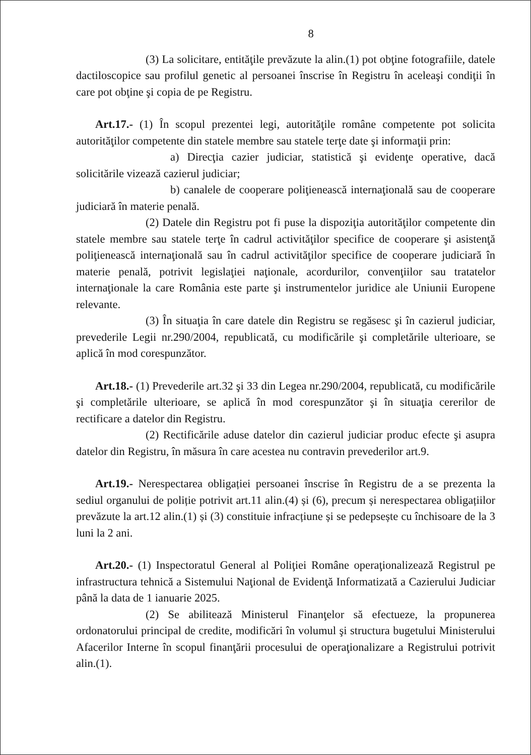8
(3) La solicitare, entităţile prevăzute la alin.(1) pot obţine fotografiile, datele dactiloscopice sau profilul genetic al persoanei înscrise în Registru în aceleaşi condiţii în care pot obţine şi copia de pe Registru.
Art.17.- (1) În scopul prezentei legi, autorităţile române competente pot solicita autorităţilor competente din statele membre sau statele terţe date şi informaţii prin:
a) Direcţia cazier judiciar, statistică şi evidenţe operative, dacă solicitările vizează cazierul judiciar;
b) canalele de cooperare poliţienească internaţională sau de cooperare judiciară în materie penală.
(2) Datele din Registru pot fi puse la dispoziţia autorităţilor competente din statele membre sau statele terţe în cadrul activităţilor specifice de cooperare şi asistenţă poliţienească internaţională sau în cadrul activităţilor specifice de cooperare judiciară în materie penală, potrivit legislaţiei naţionale, acordurilor, convenţiilor sau tratatelor internaţionale la care România este parte şi instrumentelor juridice ale Uniunii Europene relevante.
(3) În situaţia în care datele din Registru se regăsesc şi în cazierul judiciar, prevederile Legii nr.290/2004, republicată, cu modificările şi completările ulterioare, se aplică în mod corespunzător.
Art.18.- (1) Prevederile art.32 şi 33 din Legea nr.290/2004, republicată, cu modificările şi completările ulterioare, se aplică în mod corespunzător şi în situaţia cererilor de rectificare a datelor din Registru.
(2) Rectificările aduse datelor din cazierul judiciar produc efecte şi asupra datelor din Registru, în măsura în care acestea nu contravin prevederilor art.9.
Art.19.- Nerespectarea obligației persoanei înscrise în Registru de a se prezenta la sediul organului de poliție potrivit art.11 alin.(4) și (6), precum și nerespectarea obligațiilor prevăzute la art.12 alin.(1) și (3) constituie infracțiune și se pedepsește cu închisoare de la 3 luni la 2 ani.
Art.20.- (1) Inspectoratul General al Poliţiei Române operaţionalizează Registrul pe infrastructura tehnică a Sistemului Naţional de Evidenţă Informatizată a Cazierului Judiciar până la data de 1 ianuarie 2025.
(2) Se abilitează Ministerul Finanţelor să efectueze, la propunerea ordonatorului principal de credite, modificări în volumul şi structura bugetului Ministerului Afacerilor Interne în scopul finanţării procesului de operaţionalizare a Registrului potrivit alin.(1).